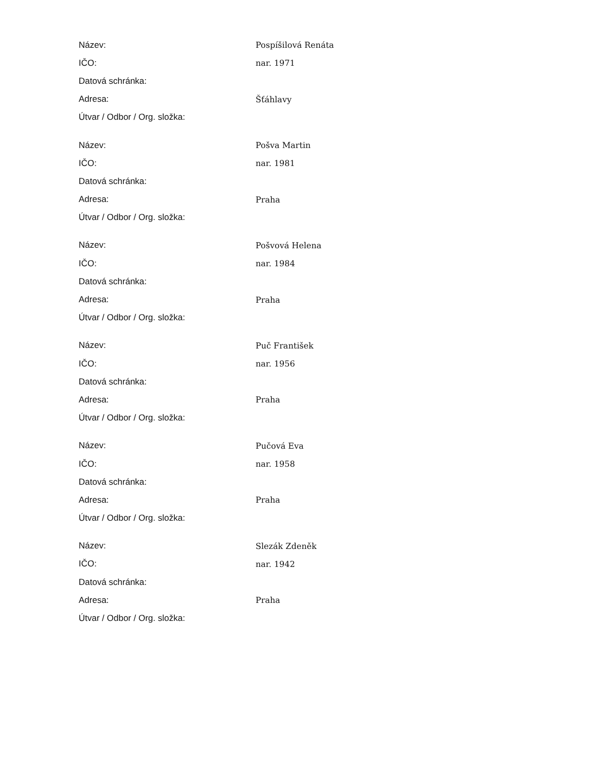| Název: | Pospíšilová Renáta |
| IČO: | nar. 1971 |
| Datová schránka: | |
| Adresa: | Šťáhlavy |
| Útvar / Odbor / Org. složka: | |
| Název: | Pošva Martin |
| IČO: | nar. 1981 |
| Datová schránka: | |
| Adresa: | Praha |
| Útvar / Odbor / Org. složka: | |
| Název: | Pošvová Helena |
| IČO: | nar. 1984 |
| Datová schránka: | |
| Adresa: | Praha |
| Útvar / Odbor / Org. složka: | |
| Název: | Puč František |
| IČO: | nar. 1956 |
| Datová schránka: | |
| Adresa: | Praha |
| Útvar / Odbor / Org. složka: | |
| Název: | Pučová Eva |
| IČO: | nar. 1958 |
| Datová schránka: | |
| Adresa: | Praha |
| Útvar / Odbor / Org. složka: | |
| Název: | Slezák Zdeněk |
| IČO: | nar. 1942 |
| Datová schránka: | |
| Adresa: | Praha |
| Útvar / Odbor / Org. složka: | |